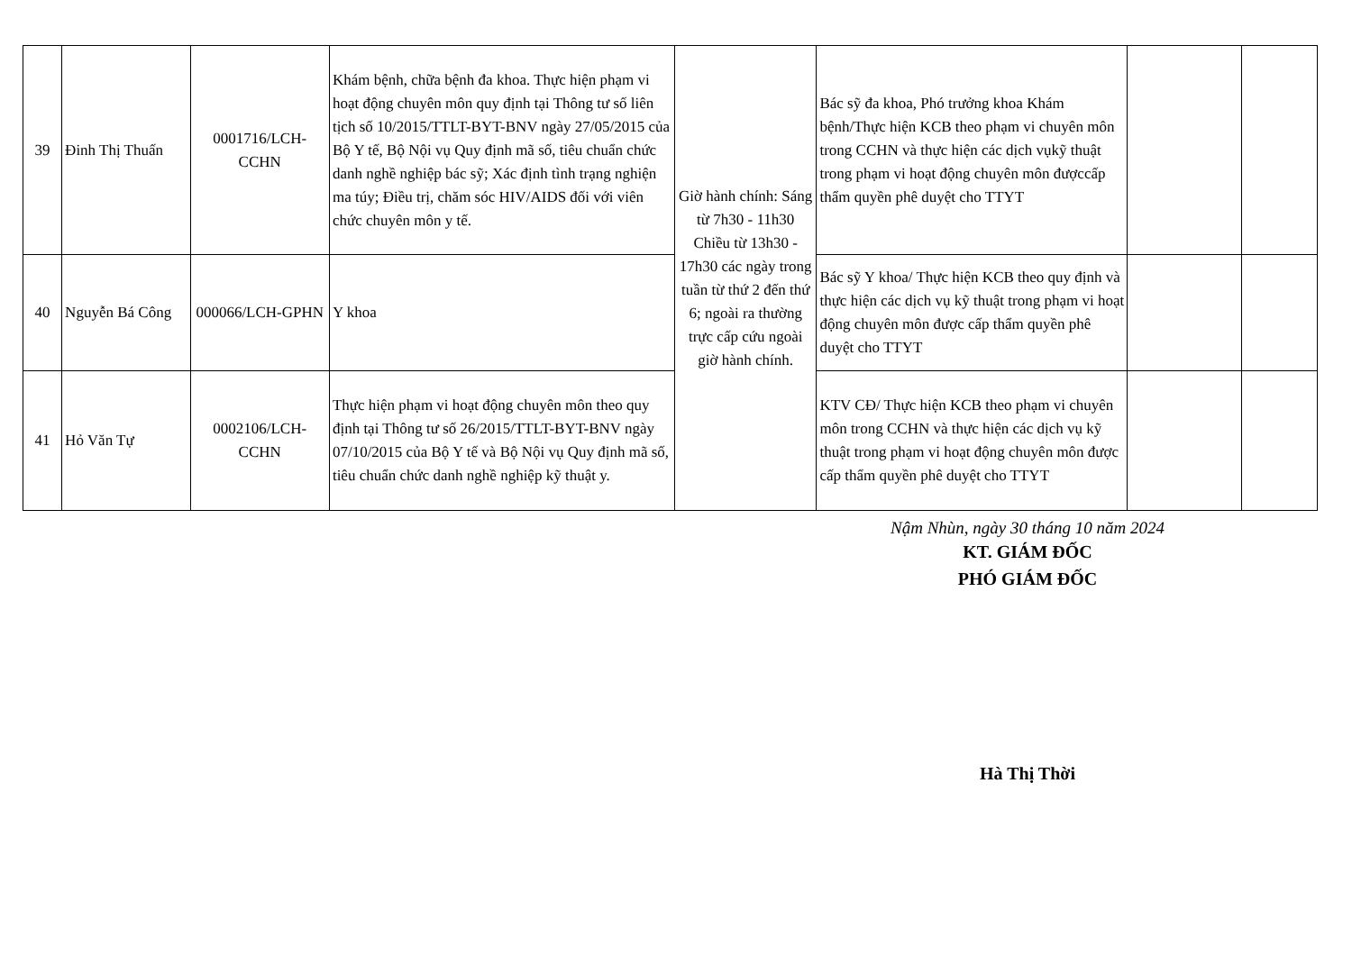| 39 | Đinh Thị Thuấn | 0001716/LCH-CCHN | Khám bệnh, chữa bệnh đa khoa. Thực hiện phạm vi hoạt động chuyên môn quy định tại Thông tư số liên tịch số 10/2015/TTLT-BYT-BNV ngày 27/05/2015 của Bộ Y tế, Bộ Nội vụ Quy định mã số, tiêu chuẩn chức danh nghề nghiệp bác sỹ; Xác định tình trạng nghiện ma túy; Điều trị, chăm sóc HIV/AIDS đối với viên chức chuyên môn y tế. | Giờ hành chính: Sáng từ 7h30 - 11h30 Chiều từ 13h30 - 17h30 các ngày trong tuần từ thứ 2 đến thứ 6; ngoài ra thường trực cấp cứu ngoài giờ hành chính. | Bác sỹ đa khoa, Phó trưởng khoa Khám bệnh/Thực hiện KCB theo phạm vi chuyên môn trong CCHN và thực hiện các dịch vụkỹ thuật trong phạm vi hoạt động chuyên môn đượccấp thẩm quyền phê duyệt cho TTYT | | |
| 40 | Nguyễn Bá Công | 000066/LCH-GPHN | Y khoa | | Bác sỹ Y khoa/ Thực hiện KCB theo quy định và thực hiện các dịch vụ kỹ thuật trong phạm vi hoạt động chuyên môn được cấp thẩm quyền phê duyệt cho TTYT | | |
| 41 | Hỏ Văn Tự | 0002106/LCH-CCHN | Thực hiện phạm vi hoạt động chuyên môn theo quy định tại Thông tư số 26/2015/TTLT-BYT-BNV ngày 07/10/2015 của Bộ Y tế và Bộ Nội vụ Quy định mã số, tiêu chuẩn chức danh nghề nghiệp kỹ thuật y. | | KTV CĐ/ Thực hiện KCB theo phạm vi chuyên môn trong CCHN và thực hiện các dịch vụ kỹ thuật trong phạm vi hoạt động chuyên môn được cấp thẩm quyền phê duyệt cho TTYT | | |
Nậm Nhùn, ngày 30 tháng 10 năm 2024
KT. GIÁM ĐỐC
PHÓ GIÁM ĐỐC
Hà Thị Thời